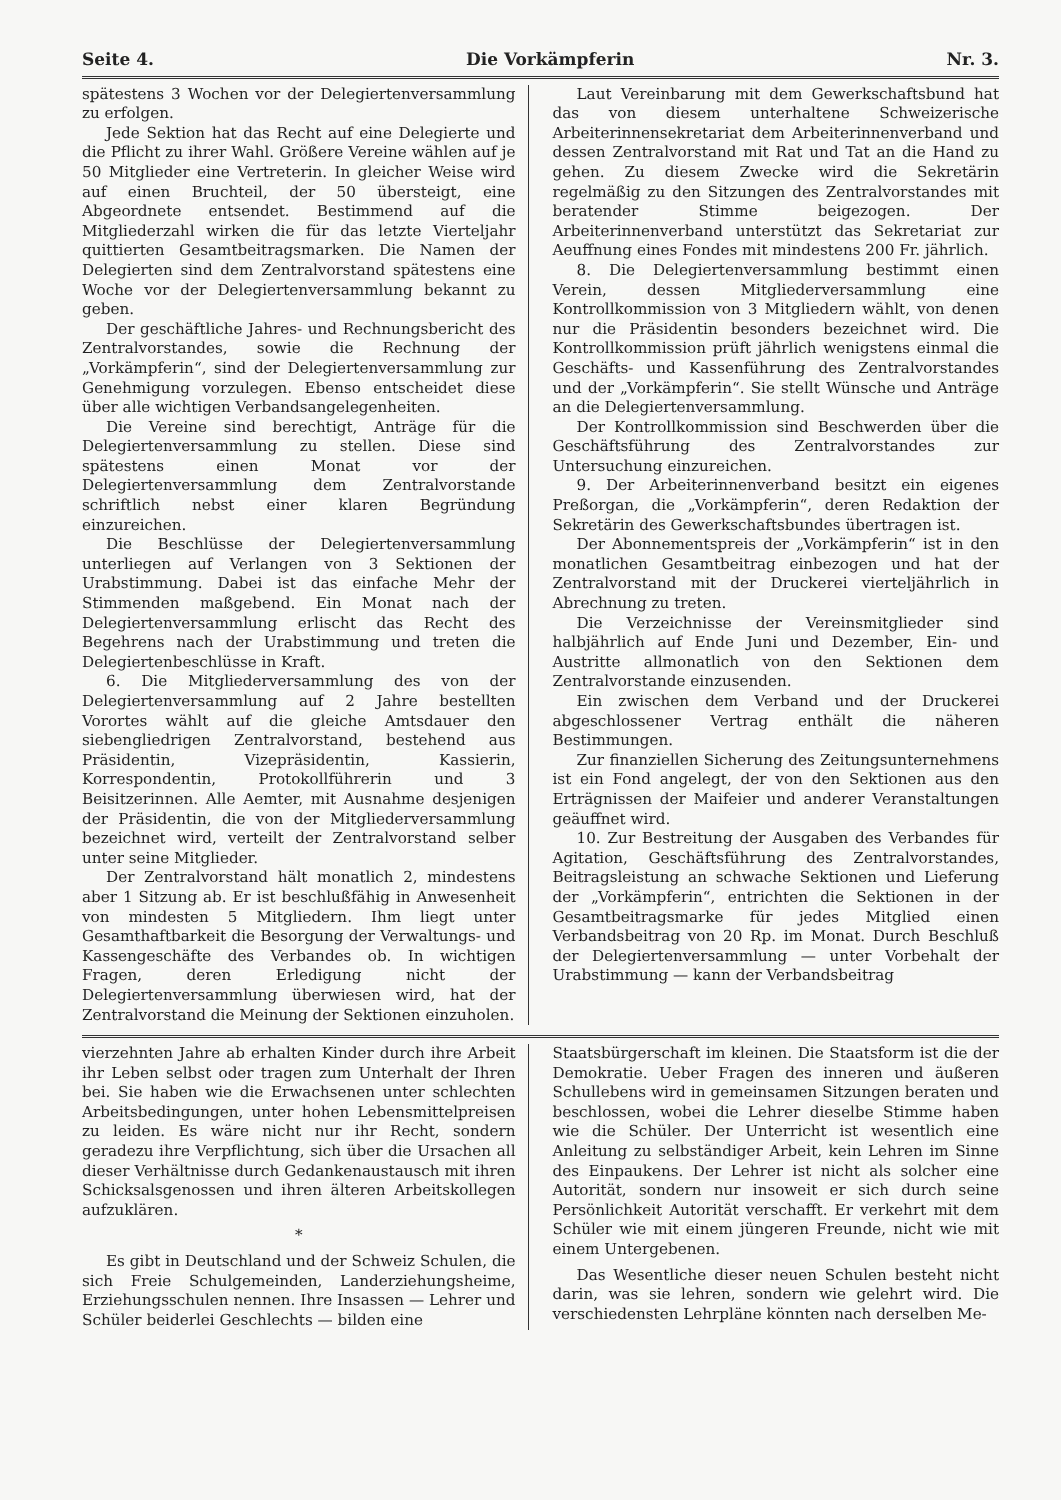Seite 4. Die Vorkämpferin Nr. 3.
spätestens 3 Wochen vor der Delegiertenversammlung zu erfolgen.
Jede Sektion hat das Recht auf eine Delegierte und die Pflicht zu ihrer Wahl. Größere Vereine wählen auf je 50 Mitglieder eine Vertreterin. In gleicher Weise wird auf einen Bruchteil, der 50 übersteigt, eine Abgeordnete entsendet. Bestimmend auf die Mitgliederzahl wirken die für das letzte Vierteljahr quittierten Gesamtbeitragsmarken. Die Namen der Delegierten sind dem Zentralvorstand spätestens eine Woche vor der Delegiertenversammlung bekannt zu geben.
Der geschäftliche Jahres- und Rechnungsbericht des Zentralvorstandes, sowie die Rechnung der „Vorkämpferin“, sind der Delegiertenversammlung zur Genehmigung vorzulegen. Ebenso entscheidet diese über alle wichtigen Verbandsangelegenheiten.
Die Vereine sind berechtigt, Anträge für die Delegiertenversammlung zu stellen. Diese sind spätestens einen Monat vor der Delegiertenversammlung dem Zentralvorstande schriftlich nebst einer klaren Begründung einzureichen.
Die Beschlüsse der Delegiertenversammlung unterliegen auf Verlangen von 3 Sektionen der Urabstimmung. Dabei ist das einfache Mehr der Stimmenden maßgebend. Ein Monat nach der Delegiertenversammlung erlischt das Recht des Begehrens nach der Urabstimmung und treten die Delegiertenbeschlüsse in Kraft.
6. Die Mitgliederversammlung des von der Delegiertenversammlung auf 2 Jahre bestellten Vorortes wählt auf die gleiche Amtsdauer den siebengliedrigen Zentralvorstand, bestehend aus Präsidentin, Vizepräsidentin, Kassierin, Korrespondentin, Protokollführerin und 3 Beisitzerinnen. Alle Aemter, mit Ausnahme desjenigen der Präsidentin, die von der Mitgliederversammlung bezeichnet wird, verteilt der Zentralvorstand selber unter seine Mitglieder.
Der Zentralvorstand hält monatlich 2, mindestens aber 1 Sitzung ab. Er ist beschlußfähig in Anwesenheit von mindesten 5 Mitgliedern. Ihm liegt unter Gesamthaftbarkeit die Besorgung der Verwaltungs- und Kassengeschäfte des Verbandes ob. In wichtigen Fragen, deren Erledigung nicht der Delegiertenversammlung überwiesen wird, hat der Zentralvorstand die Meinung der Sektionen einzuholen.
Laut Vereinbarung mit dem Gewerkschaftsbund hat das von diesem unterhaltene Schweizerische Arbeiterinnensekretariat dem Arbeiterinnenverband und dessen Zentralvorstand mit Rat und Tat an die Hand zu gehen. Zu diesem Zwecke wird die Sekretärin regelmäßig zu den Sitzungen des Zentralvorstandes mit beratender Stimme beigezogen. Der Arbeiterinnenverband unterstützt das Sekretariat zur Aeuffnung eines Fondes mit mindestens 200 Fr. jährlich.
8. Die Delegiertenversammlung bestimmt einen Verein, dessen Mitgliederversammlung eine Kontrollkommission von 3 Mitgliedern wählt, von denen nur die Präsidentin besonders bezeichnet wird. Die Kontrollkommission prüft jährlich wenigstens einmal die Geschäfts- und Kassenführung des Zentralvorstandes und der „Vorkämpferin“. Sie stellt Wünsche und Anträge an die Delegiertenversammlung.
Der Kontrollkommission sind Beschwerden über die Geschäftsführung des Zentralvorstandes zur Untersuchung einzureichen.
9. Der Arbeiterinnenverband besitzt ein eigenes Preßorgan, die „Vorkämpferin“, deren Redaktion der Sekretärin des Gewerkschaftsbundes übertragen ist.
Der Abonnementspreis der „Vorkämpferin“ ist in den monatlichen Gesamtbeitrag einbezogen und hat der Zentralvorstand mit der Druckerei vierteljährlich in Abrechnung zu treten.
Die Verzeichnisse der Vereinsmitglieder sind halbjährlich auf Ende Juni und Dezember, Ein- und Austritte allmonatlich von den Sektionen dem Zentralvorstande einzusenden.
Ein zwischen dem Verband und der Druckerei abgeschlossener Vertrag enthält die näheren Bestimmungen.
Zur finanziellen Sicherung des Zeitungsunternehmens ist ein Fond angelegt, der von den Sektionen aus den Erträgnissen der Maifeier und anderer Veranstaltungen geäuffnet wird.
10. Zur Bestreitung der Ausgaben des Verbandes für Agitation, Geschäftsführung des Zentralvorstandes, Beitragsleistung an schwache Sektionen und Lieferung der „Vorkämpferin“, entrichten die Sektionen in der Gesamtbeitragsmarke für jedes Mitglied einen Verbandsbeitrag von 20 Rp. im Monat. Durch Beschluß der Delegiertenversammlung — unter Vorbehalt der Urabstimmung — kann der Verbandsbeitrag
vierzehnten Jahre ab erhalten Kinder durch ihre Arbeit ihr Leben selbst oder tragen zum Unterhalt der Ihren bei. Sie haben wie die Erwachsenen unter schlechten Arbeitsbedingungen, unter hohen Lebensmittelpreisen zu leiden. Es wäre nicht nur ihr Recht, sondern geradezu ihre Verpflichtung, sich über die Ursachen all dieser Verhältnisse durch Gedankenaustausch mit ihren Schicksalsgenossen und ihren älteren Arbeitskollegen aufzuklären.
*
Es gibt in Deutschland und der Schweiz Schulen, die sich Freie Schulgemeinden, Landerziehungsheime, Erziehungsschulen nennen. Ihre Insassen — Lehrer und Schüler beiderlei Geschlechts — bilden eine
Staatsbürgerschaft im kleinen. Die Staatsform ist die der Demokratie. Ueber Fragen des inneren und äußeren Schullebens wird in gemeinsamen Sitzungen beraten und beschlossen, wobei die Lehrer dieselbe Stimme haben wie die Schüler. Der Unterricht ist wesentlich eine Anleitung zu selbständiger Arbeit, kein Lehren im Sinne des Einpaukens. Der Lehrer ist nicht als solcher eine Autorität, sondern nur insoweit er sich durch seine Persönlichkeit Autorität verschafft. Er verkehrt mit dem Schüler wie mit einem jüngeren Freunde, nicht wie mit einem Untergebenen.
Das Wesentliche dieser neuen Schulen besteht nicht darin, was sie lehren, sondern wie gelehrt wird. Die verschiedensten Lehrpläne könnten nach derselben Me-